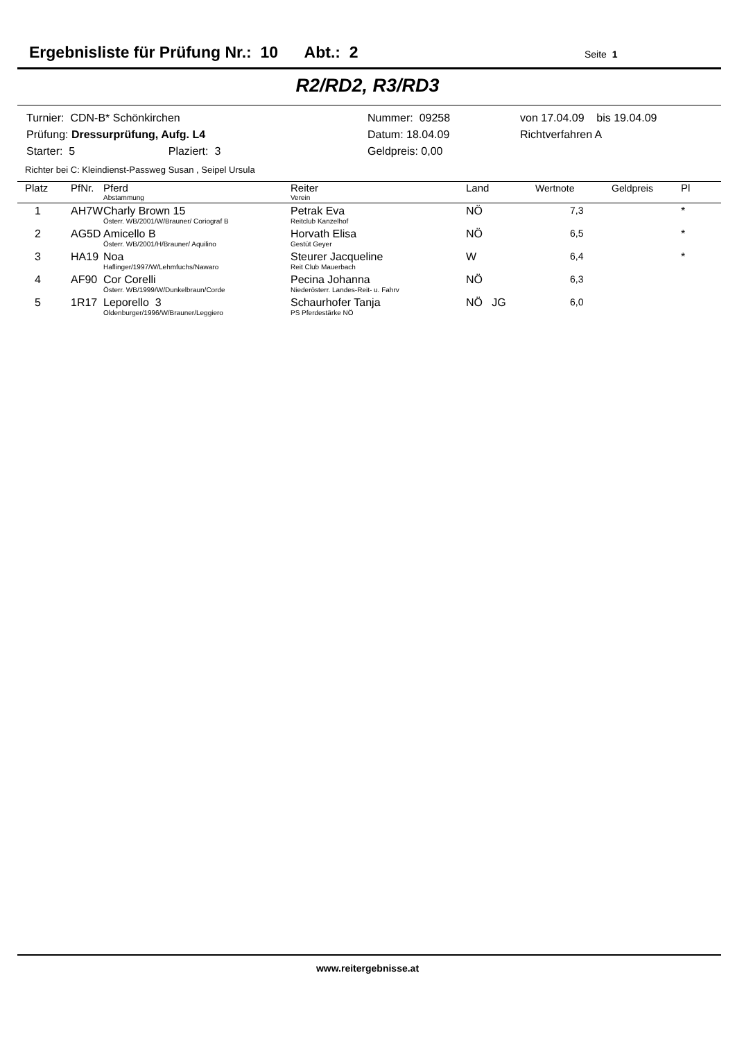Ergebnisliste für Prüfung Nr.: 10 Abt.: 2 Seite 1
R2/RD2, R3/RD3
| Turnier: CDN-B* Schönkirchen | Nummer: 09258 | von 17.04.09 bis 19.04.09 |
| Prüfung: Dressurprüfung, Aufg. L4 | Datum: 18.04.09 | Richtverfahren A |
| Starter: 5 Plaziert: 3 | Geldpreis: 0,00 | |
Richter bei C: Kleindienst-Passweg Susan , Seipel Ursula
| Platz | PfNr. | Pferd Abstammung | Reiter Verein | Land | Wertnote | Geldpreis | Pl |
| --- | --- | --- | --- | --- | --- | --- | --- |
| 1 | AH7W | Charly Brown 15 Österr. WB/2001/W/Brauner/ Coriograf B | Petrak Eva Reitclub Kanzelhof | NÖ | 7,3 | | * |
| 2 | AG5D | Amicello B Österr. WB/2001/H/Brauner/ Aquilino | Horvath Elisa Gestüt Geyer | NÖ | 6,5 | | * |
| 3 | HA19 | Noa Haflinger/1997/W/Lehmfuchs/Nawaro | Steurer Jacqueline Reit Club Mauerbach | W | 6,4 | | * |
| 4 | AF90 | Cor Corelli Österr. WB/1999/W/Dunkelbraun/Corde | Pecina Johanna Niederösterr. Landes-Reit- u. Fahrv | NÖ | 6,3 | | |
| 5 | 1R17 | Leporello 3 Oldenburger/1996/W/Brauner/Leggiero | Schaurhofer Tanja PS Pferdestärke NÖ | NÖ JG | 6,0 | | |
www.reitergebnisse.at